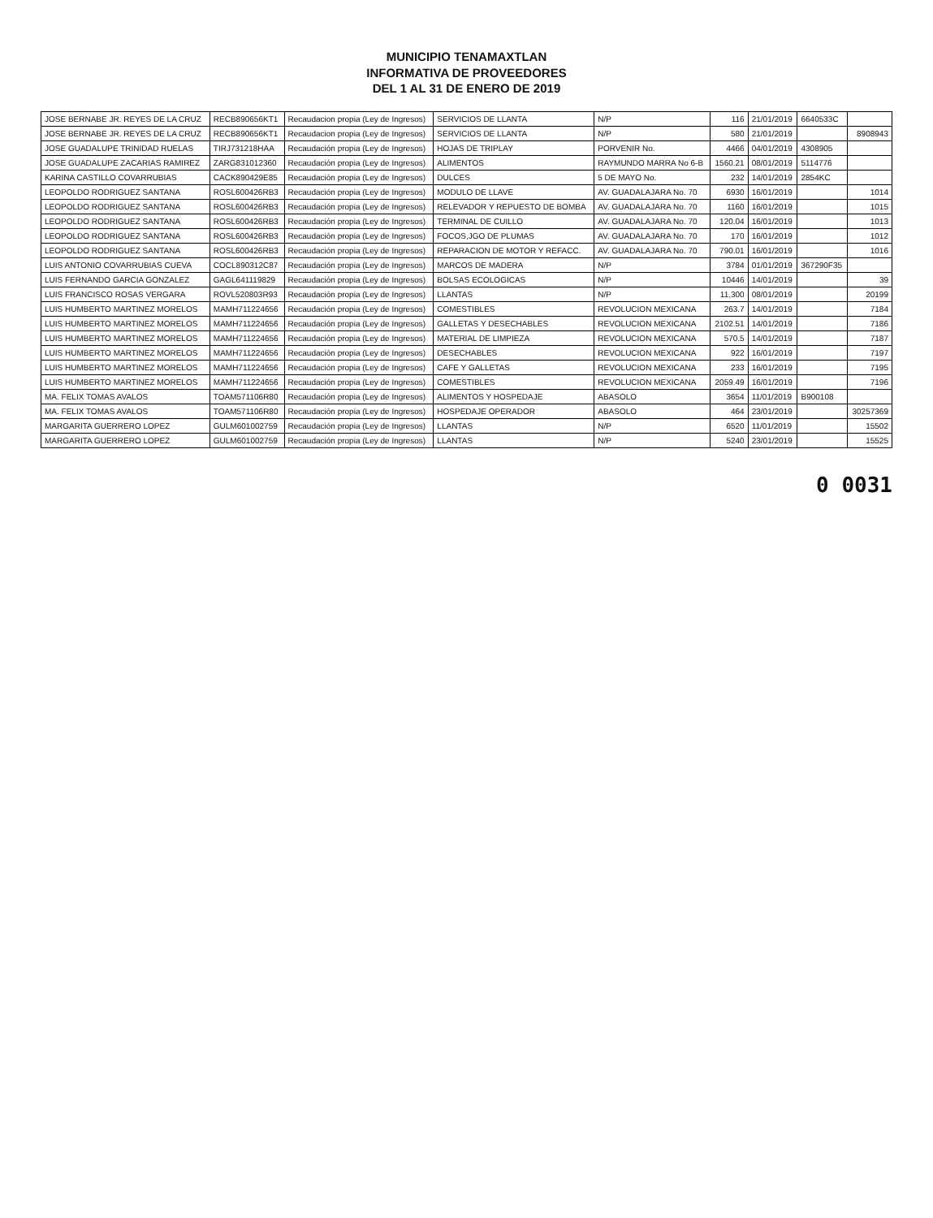MUNICIPIO TENAMAXTLAN
INFORMATIVA DE PROVEEDORES
DEL 1 AL 31 DE ENERO DE 2019
| JOSE BERNABE JR. REYES DE LA CRUZ | RECB890656KT1 | Recaudacion propia (Ley de Ingresos) | SERVICIOS DE LLANTA | N/P | 116 | 21/01/2019 | 6640533C | |
| JOSE BERNABE JR. REYES DE LA CRUZ | RECB890656KT1 | Recaudacion propia (Ley de Ingresos) | SERVICIOS DE LLANTA | N/P | 580 | 21/01/2019 | | 8908943 |
| JOSE GUADALUPE TRINIDAD RUELAS | TIRJ731218HAA | Recaudación propia (Ley de Ingresos) | HOJAS DE TRIPLAY | PORVENIR No. | 4466 | 04/01/2019 | 4308905 | |
| JOSE GUADALUPE ZACARIAS RAMIREZ | ZARG831012360 | Recaudación propia (Ley de Ingresos) | ALIMENTOS | RAYMUNDO MARRA No 6-B | 1560.21 | 08/01/2019 | 5114776 | |
| KARINA CASTILLO COVARRUBIAS | CACK890429E85 | Recaudación propia (Ley de Ingresos) | DULCES | 5 DE MAYO No. | 232 | 14/01/2019 | 2854KC | |
| LEOPOLDO RODRIGUEZ SANTANA | ROSL600426RB3 | Recaudación propia (Ley de Ingresos) | MODULO DE LLAVE | AV. GUADALAJARA No. 70 | 6930 | 16/01/2019 | | 1014 |
| LEOPOLDO RODRIGUEZ SANTANA | ROSL600426RB3 | Recaudación propia (Ley de Ingresos) | RELEVADOR Y REPUESTO DE BOMBA | AV. GUADALAJARA No. 70 | 1160 | 16/01/2019 | | 1015 |
| LEOPOLDO RODRIGUEZ SANTANA | ROSL600426RB3 | Recaudación propia (Ley de Ingresos) | TERMINAL DE CUILLO | AV. GUADALAJARA No. 70 | 120.04 | 16/01/2019 | | 1013 |
| LEOPOLDO RODRIGUEZ SANTANA | ROSL600426RB3 | Recaudación propia (Ley de Ingresos) | FOCOS,JGO DE PLUMAS | AV. GUADALAJARA No. 70 | 170 | 16/01/2019 | | 1012 |
| LEOPOLDO RODRIGUEZ SANTANA | ROSL600426RB3 | Recaudación propia (Ley de Ingresos) | REPARACION DE MOTOR Y REFACC. | AV. GUADALAJARA No. 70 | 790.01 | 16/01/2019 | | 1016 |
| LUIS ANTONIO COVARRUBIAS CUEVA | COCL890312C87 | Recaudación propia (Ley de Ingresos) | MARCOS DE MADERA | N/P | 3784 | 01/01/2019 | 367290F35 | |
| LUIS FERNANDO GARCIA GONZALEZ | GAGL641119829 | Recaudación propia (Ley de Ingresos) | BOLSAS ECOLOGICAS | N/P | 10446 | 14/01/2019 | | 39 |
| LUIS FRANCISCO ROSAS VERGARA | ROVL520803R93 | Recaudación propia (Ley de Ingresos) | LLANTAS | N/P | 11,300 | 08/01/2019 | | 20199 |
| LUIS HUMBERTO MARTINEZ MORELOS | MAMH711224656 | Recaudación propia (Ley de Ingresos) | COMESTIBLES | REVOLUCION MEXICANA | 263.7 | 14/01/2019 | | 7184 |
| LUIS HUMBERTO MARTINEZ MORELOS | MAMH711224656 | Recaudación propia (Ley de Ingresos) | GALLETAS Y DESECHABLES | REVOLUCION MEXICANA | 2102.51 | 14/01/2019 | | 7186 |
| LUIS HUMBERTO MARTINEZ MORELOS | MAMH711224656 | Recaudación propia (Ley de Ingresos) | MATERIAL DE LIMPIEZA | REVOLUCION MEXICANA | 570.5 | 14/01/2019 | | 7187 |
| LUIS HUMBERTO MARTINEZ MORELOS | MAMH711224656 | Recaudación propia (Ley de Ingresos) | DESECHABLES | REVOLUCION MEXICANA | 922 | 16/01/2019 | | 7197 |
| LUIS HUMBERTO MARTINEZ MORELOS | MAMH711224656 | Recaudación propia (Ley de Ingresos) | CAFE Y GALLETAS | REVOLUCION MEXICANA | 233 | 16/01/2019 | | 7195 |
| LUIS HUMBERTO MARTINEZ MORELOS | MAMH711224656 | Recaudación propia (Ley de Ingresos) | COMESTIBLES | REVOLUCION MEXICANA | 2059.49 | 16/01/2019 | | 7196 |
| MA. FELIX TOMAS AVALOS | TOAM571106R80 | Recaudación propia (Ley de Ingresos) | ALIMENTOS Y HOSPEDAJE | ABASOLO | 3654 | 11/01/2019 | B900108 | |
| MA. FELIX TOMAS AVALOS | TOAM571106R80 | Recaudación propia (Ley de Ingresos) | HOSPEDAJE OPERADOR | ABASOLO | 464 | 23/01/2019 | | 30257369 |
| MARGARITA GUERRERO LOPEZ | GULM601002759 | Recaudación propia (Ley de Ingresos) | LLANTAS | N/P | 6520 | 11/01/2019 | | 15502 |
| MARGARITA GUERRERO LOPEZ | GULM601002759 | Recaudación propia (Ley de Ingresos) | LLANTAS | N/P | 5240 | 23/01/2019 | | 15525 |
0 0031